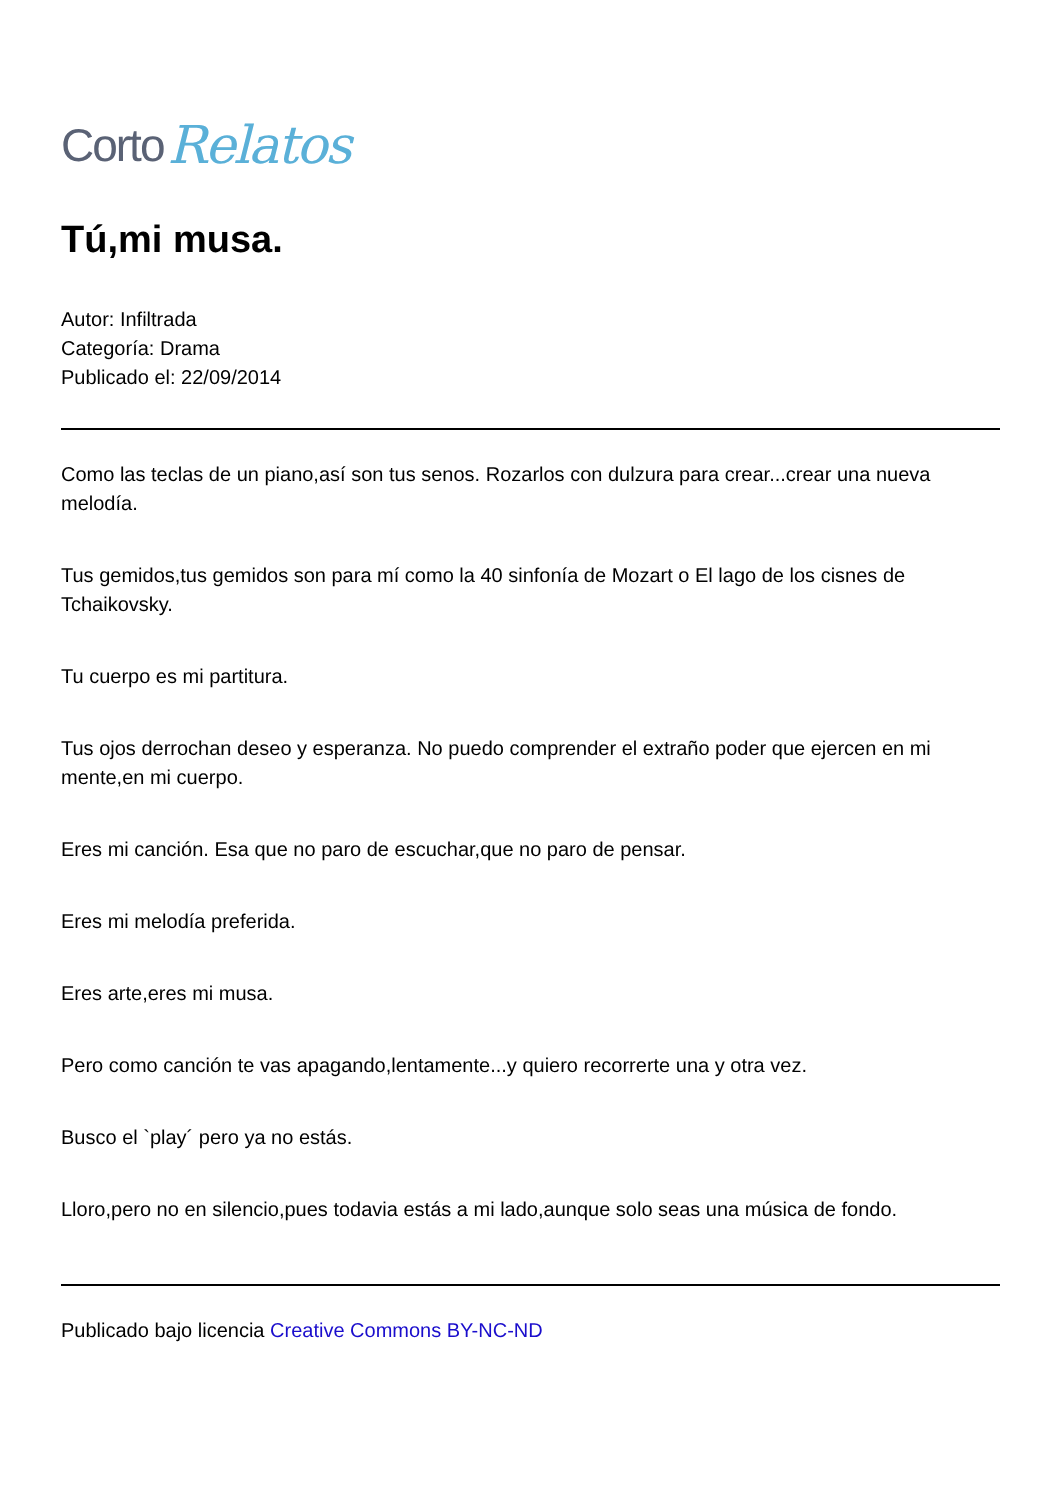Corto Relatos
Tú,mi musa.
Autor: Infiltrada
Categoría: Drama
Publicado el: 22/09/2014
Como las teclas de un piano,así son tus senos. Rozarlos con dulzura para crear...crear una nueva melodía.
Tus gemidos,tus gemidos son para mí como la 40 sinfonía de Mozart o El lago de los cisnes de Tchaikovsky.
Tu cuerpo es mi partitura.
Tus ojos derrochan deseo y esperanza. No puedo comprender el extraño poder que ejercen en mi mente,en mi cuerpo.
Eres mi canción. Esa que no paro de escuchar,que no paro de pensar.
Eres mi melodía preferida.
Eres arte,eres mi musa.
Pero como canción te vas apagando,lentamente...y quiero recorrerte una y otra vez.
Busco el `play´ pero ya no estás.
Lloro,pero no en silencio,pues todavia estás a mi lado,aunque solo seas una música de fondo.
Publicado bajo licencia Creative Commons BY-NC-ND